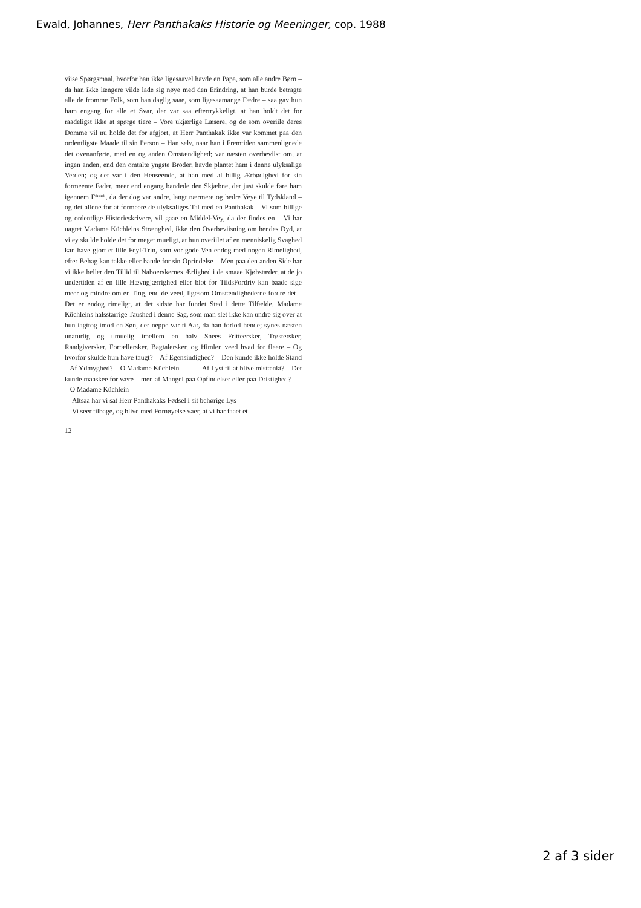Ewald, Johannes, Herr Panthakaks Historie og Meeninger, cop. 1988
viise Spørgsmaal, hvorfor han ikke ligesaavel havde en Papa, som alle andre Børn – da han ikke længere vilde lade sig nøye med den Erindring, at han burde betragte alle de fromme Folk, som han daglig saae, som ligesaamange Fædre – saa gav hun ham engang for alle et Svar, der var saa eftertrykkeligt, at han holdt det for raadeligst ikke at spørge tiere – Vore ukjærlige Læsere, og de som overiile deres Domme vil nu holde det for afgjort, at Herr Panthakak ikke var kommet paa den ordentligste Maade til sin Person – Han selv, naar han i Fremtiden sammenlignede det ovenanførte, med en og anden Omstændighed; var næsten overbeviist om, at ingen anden, end den omtalte yngste Broder, havde plantet ham i denne ulyksalige Verden; og det var i den Henseende, at han med al billig Ærbødighed for sin formeente Fader, meer end engang bandede den Skjæbne, der just skulde føre ham igennem F***, da der dog var andre, langt nærmere og bedre Veye til Tydskland – og det allene for at formeere de ulyksaliges Tal med en Panthakak – Vi som billige og ordentlige Historieskrivere, vil gaae en Middel-Vey, da der findes en – Vi har uagtet Madame Küchleins Strænghed, ikke den Overbeviisning om hendes Dyd, at vi ey skulde holde det for meget mueligt, at hun overiilet af en menniskelig Svaghed kan have gjort et lille Feyl-Trin, som vor gode Ven endog med nogen Rimelighed, efter Behag kan takke eller bande for sin Oprindelse – Men paa den anden Side har vi ikke heller den Tillid til Naboerskernes Ærlighed i de smaae Kjøbstæder, at de jo undertiden af en lille Hævngjærrighed eller blot for TiidsFordriv kan baade sige meer og mindre om en Ting, end de veed, ligesom Omstændighederne fordre det – Det er endog rimeligt, at det sidste har fundet Sted i dette Tilfælde. Madame Küchleins halsstarrige Taushed i denne Sag, som man slet ikke kan undre sig over at hun iagttog imod en Søn, der neppe var ti Aar, da han forlod hende; synes næsten unaturlig og umuelig imellem en halv Snees Fritteersker, Trøstersker, Raadgiversker, Fortællersker, Bagtalersker, og Himlen veed hvad for fleere – Og hvorfor skulde hun have taugt? – Af Egensindighed? – Den kunde ikke holde Stand – Af Ydmyghed? – O Madame Küchlein – – – – Af Lyst til at blive mistænkt? – Det kunde maaskee for være – men af Mangel paa Opfindelser eller paa Dristighed? – – – O Madame Küchlein –
Altsaa har vi sat Herr Panthakaks Fødsel i sit behørige Lys –
Vi seer tilbage, og blive med Fornøyelse vaer, at vi har faaet et
12
2 af 3 sider